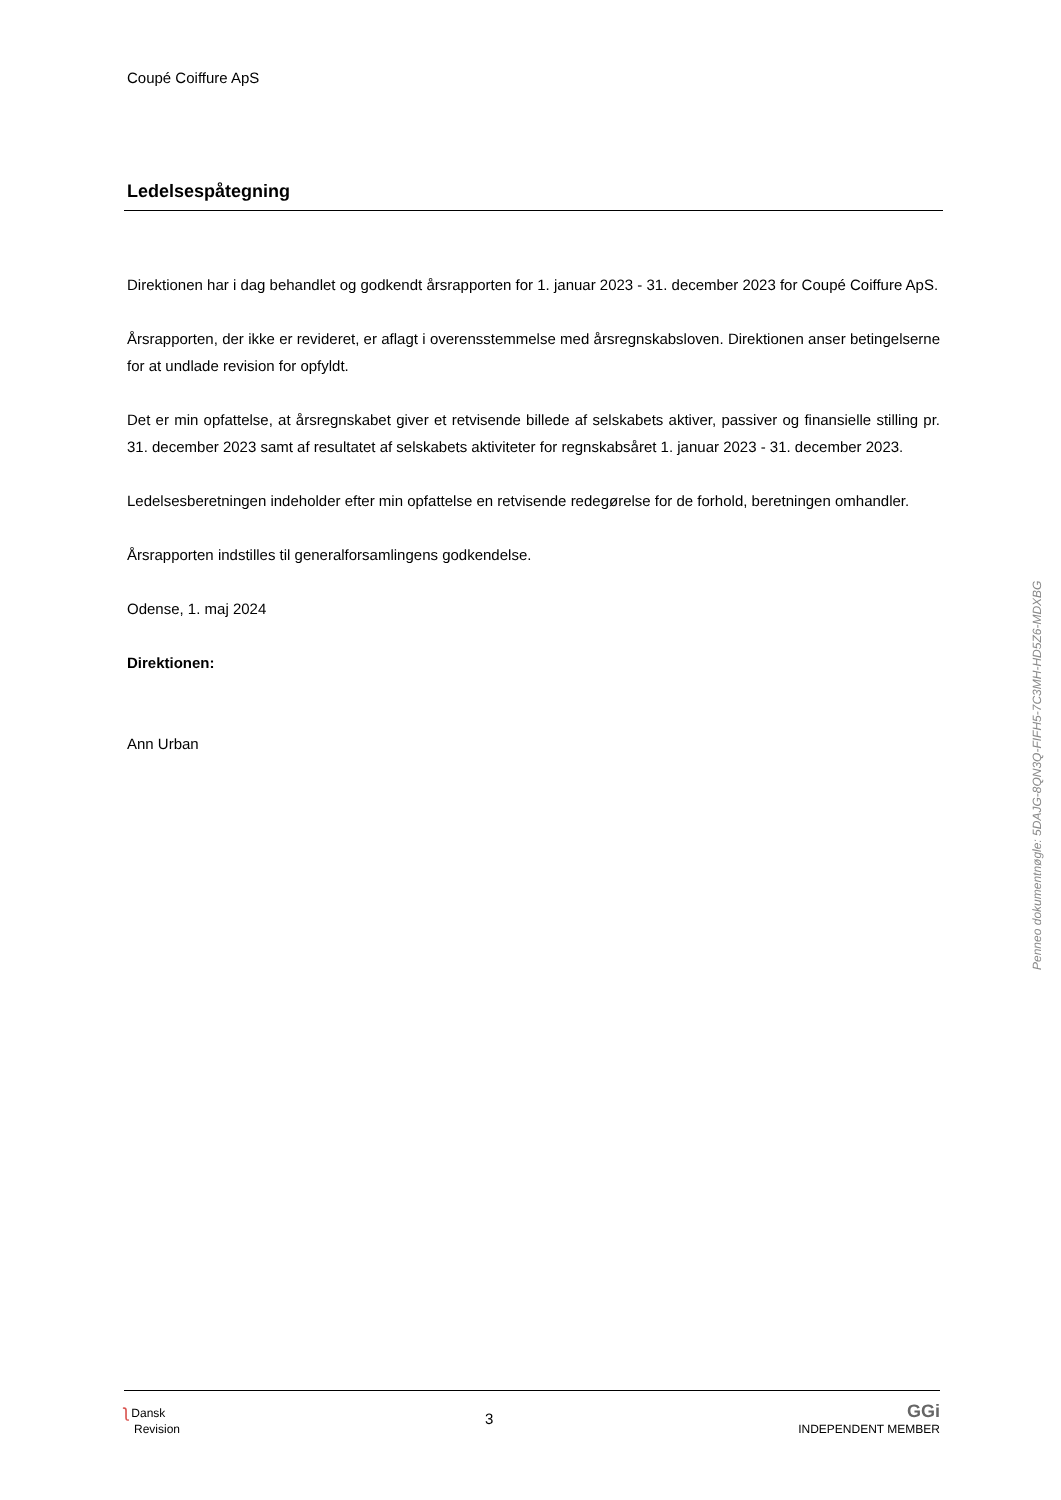Coupé Coiffure ApS
Ledelsespåtegning
Direktionen har i dag behandlet og godkendt årsrapporten for 1. januar 2023 - 31. december 2023 for Coupé Coiffure ApS.
Årsrapporten, der ikke er revideret, er aflagt i overensstemmelse med årsregnskabsloven. Direktionen anser betingelserne for at undlade revision for opfyldt.
Det er min opfattelse, at årsregnskabet giver et retvisende billede af selskabets aktiver, passiver og finansielle stilling pr. 31. december 2023 samt af resultatet af selskabets aktiviteter for regnskabsåret 1. januar 2023 - 31. december 2023.
Ledelsesberetningen indeholder efter min opfattelse en retvisende redegørelse for de forhold, beretningen omhandler.
Årsrapporten indstilles til generalforsamlingens godkendelse.
Odense, 1. maj 2024
Direktionen:
Ann Urban
Penneo dokumentnøgle: 5DAJG-8QN3Q-FIFH5-7C3MH-HD5Z6-MDXBG
ʅ Dansk
Revision
3
GGi
INDEPENDENT MEMBER